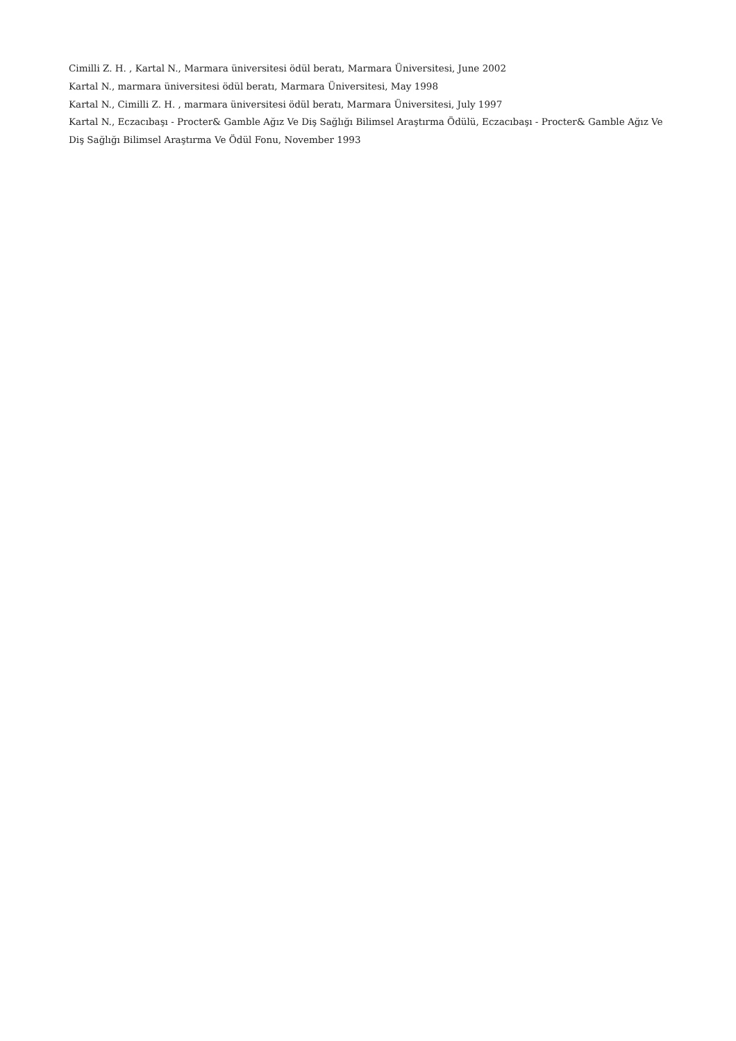Cimilli Z. H. , Kartal N., Marmara üniversitesi ödül beratı, Marmara Üniversitesi, June 2002
Kartal N., marmara üniversitesi ödül beratı, Marmara Üniversitesi, May 1998
Kartal N., Cimilli Z. H. , marmara üniversitesi ödül beratı, Marmara Üniversitesi, July 1997
Kartal N., Eczacıbaşı - Procter& Gamble Ağız Ve Diş Sağlığı Bilimsel Araştırma Ödülü, Eczacıbaşı - Procter& Gamble Ağız Ve Diş Sağlığı Bilimsel Araştırma Ve Ödül Fonu, November 1993